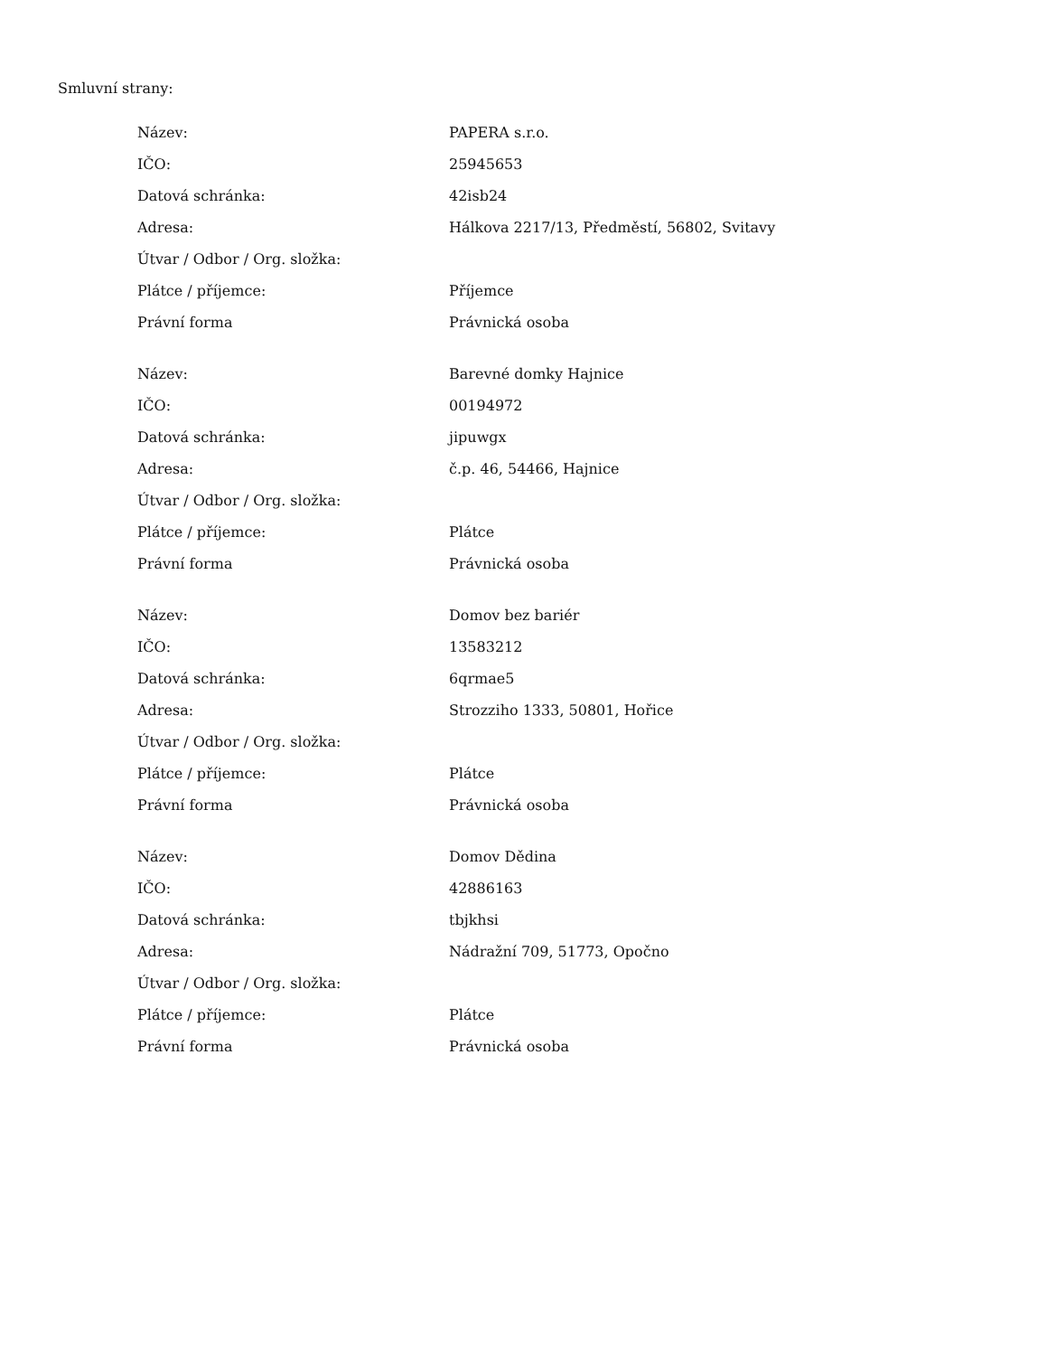Smluvní strany:
| Název: | PAPERA s.r.o. |
| IČO: | 25945653 |
| Datová schránka: | 42isb24 |
| Adresa: | Hálkova 2217/13, Předměstí, 56802, Svitavy |
| Útvar / Odbor / Org. složka: | |
| Plátce / příjemce: | Příjemce |
| Právní forma | Právnická osoba |
| Název: | Barevné domky Hajnice |
| IČO: | 00194972 |
| Datová schránka: | jipuwgx |
| Adresa: | č.p. 46, 54466, Hajnice |
| Útvar / Odbor / Org. složka: | |
| Plátce / příjemce: | Plátce |
| Právní forma | Právnická osoba |
| Název: | Domov bez bariér |
| IČO: | 13583212 |
| Datová schránka: | 6qrmae5 |
| Adresa: | Strozziho 1333, 50801, Hořice |
| Útvar / Odbor / Org. složka: | |
| Plátce / příjemce: | Plátce |
| Právní forma | Právnická osoba |
| Název: | Domov Dědina |
| IČO: | 42886163 |
| Datová schránka: | tbjkhsi |
| Adresa: | Nádražní 709, 51773, Opočno |
| Útvar / Odbor / Org. složka: | |
| Plátce / příjemce: | Plátce |
| Právní forma | Právnická osoba |